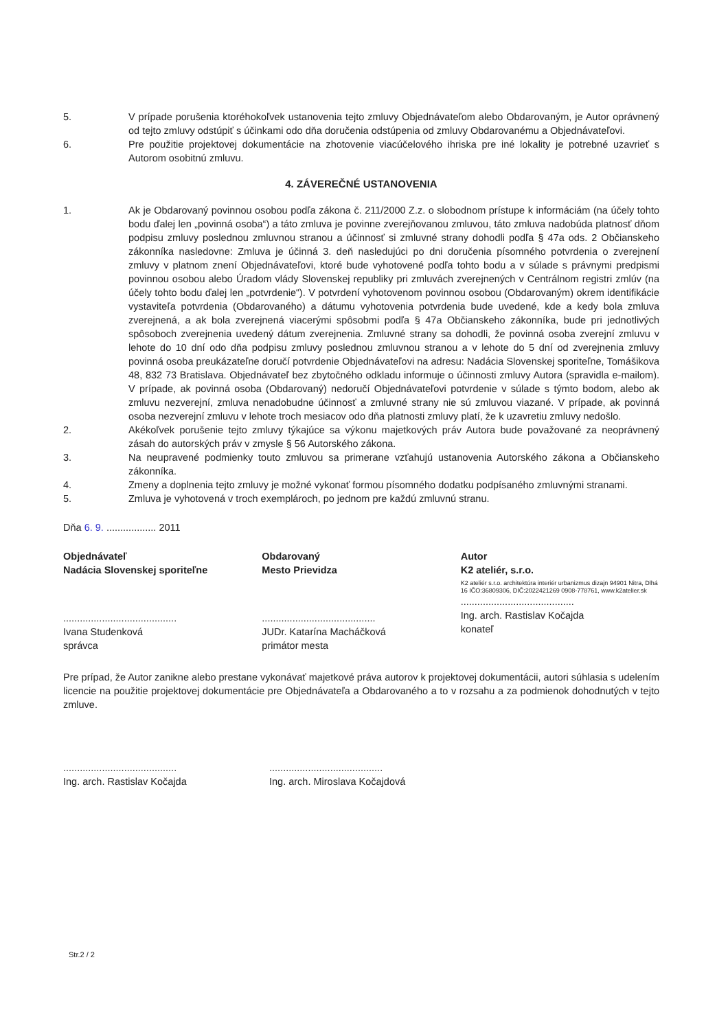5. V prípade porušenia ktoréhokoľvek ustanovenia tejto zmluvy Objednávateľom alebo Obdarovaným, je Autor oprávnený od tejto zmluvy odstúpiť s účinkami odo dňa doručenia odstúpenia od zmluvy Obdarovanému a Objednávateľovi.
6. Pre použitie projektovej dokumentácie na zhotovenie viacúčelového ihriska pre iné lokality je potrebné uzavrieť s Autorom osobitnú zmluvu.
4. ZÁVEREČNÉ USTANOVENIA
1. Ak je Obdarovaný povinnou osobou podľa zákona č. 211/2000 Z.z. o slobodnom prístupe k informáciám (na účely tohto bodu ďalej len „povinná osoba“) a táto zmluva je povinne zverejňovanou zmluvou, táto zmluva nadobúda platnosť dňom podpisu zmluvy poslednou zmluvnou stranou a účinnosť si zmluvné strany dohodli podľa § 47a ods. 2 Občianskeho zákonníka nasledovne: Zmluva je účinná 3. deň nasledujúci po dni doručenia písomného potvrdenia o zverejnení zmluvy v platnom znení Objednávateľovi, ktoré bude vyhotovené podľa tohto bodu a v súlade s právnymi predpismi povinnou osobou alebo Úradom vlády Slovenskej republiky pri zmluvách zverejnených v Centrálnom registri zmlúv (na účely tohto bodu ďalej len „potvrdenie“). V potvrdení vyhotovenom povinnou osobou (Obdarovaným) okrem identifikácie vystaviteľa potvrdenia (Obdarovaného) a dátumu vyhotovenia potvrdenia bude uvedené, kde a kedy bola zmluva zverejnená, a ak bola zverejnená viacerými spôsobmi podľa § 47a Občianskeho zákonníka, bude pri jednotlivých spôsoboch zverejnenia uvedený dátum zverejnenia. Zmluvné strany sa dohodli, že povinná osoba zverejní zmluvu v lehote do 10 dní odo dňa podpisu zmluvy poslednou zmluvnou stranou a v lehote do 5 dní od zverejnenia zmluvy povinná osoba preukázateľne doručí potvrdenie Objednávateľovi na adresu: Nadácia Slovenskej sporiteľne, Tomášikova 48, 832 73 Bratislava. Objednávateľ bez zbytočného odkladu informuje o účinnosti zmluvy Autora (spravidla e-mailom). V prípade, ak povinná osoba (Obdarovaný) nedoručí Objednávateľovi potvrdenie v súlade s týmto bodom, alebo ak zmluvu nezverejní, zmluva nenadobudne účinnosť a zmluvné strany nie sú zmluvou viazané. V prípade, ak povinná osoba nezverejní zmluvu v lehote troch mesiacov odo dňa platnosti zmluvy platí, že k uzavretiu zmluvy nedošlo.
2. Akékoľvek porušenie tejto zmluvy týkajúce sa výkonu majetkových práv Autora bude považované za neoprávnený zásah do autorských práv v zmysle § 56 Autorského zákona.
3. Na neupravené podmienky touto zmluvou sa primerane vzťahujú ustanovenia Autorského zákona a Občianskeho zákonníka.
4. Zmeny a doplnenia tejto zmluvy je možné vykonať formou písomného dodatku podpísaného zmluvnými stranami.
5. Zmluva je vyhotovená v troch exemplároch, po jednom pre každú zmluvnú stranu.
Dňa 6. 9. .................. 2011
Objednávateľ
Nadácia Slovenskej sporiteľne
.........................................
Ivana Studenková
správca
Obdarovaný
Mesto Prievidza
.........................................
JUDr. Katarína Macháčková
primátor mesta
Autor
K2 ateliér, s.r.o.
K2 ateliér s.r.o. architektúra interiér urbanizmus dizajn 94901 Nitra, Dlhá 16 IČO:36809306, DIČ:2022421269 0908-778761, www.k2atelier.sk
.........................................
Ing. arch. Rastislav Kočajda
konateľ
Pre prípad, že Autor zanikne alebo prestane vykonávať majetkové práva autorov k projektovej dokumentácii, autori súhlasia s udelením licencie na použitie projektovej dokumentácie pre Objednávateľa a Obdarovaného a to v rozsahu a za podmienok dohodnutých v tejto zmluve.
.........................................
Ing. arch. Rastislav Kočajda
.........................................
Ing. arch. Miroslava Kočajdová
Str.2 / 2